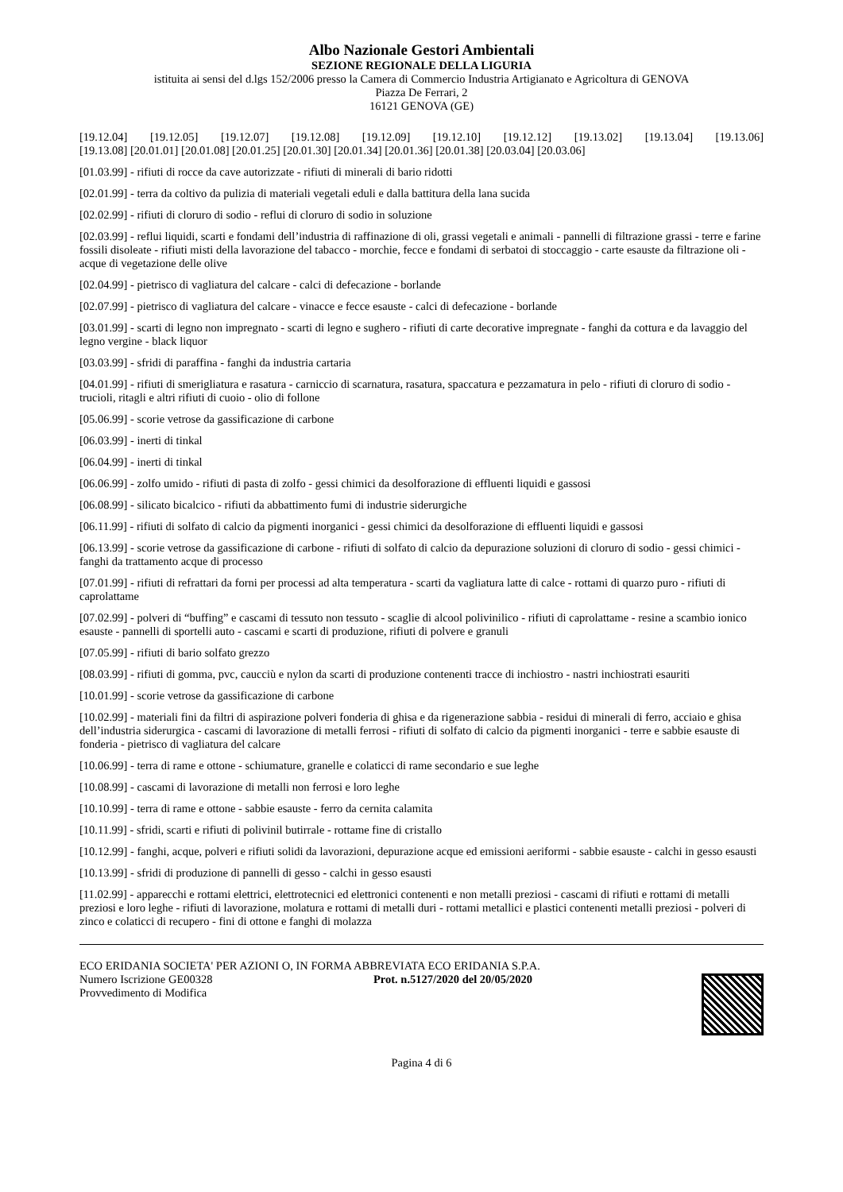Albo Nazionale Gestori Ambientali
SEZIONE REGIONALE DELLA LIGURIA
istituita ai sensi del d.lgs 152/2006 presso la Camera di Commercio Industria Artigianato e Agricoltura di GENOVA
Piazza De Ferrari, 2
16121 GENOVA (GE)
[19.12.04] [19.12.05] [19.12.07] [19.12.08] [19.12.09] [19.12.10] [19.12.12] [19.13.02] [19.13.04] [19.13.06]
[19.13.08] [20.01.01] [20.01.08] [20.01.25] [20.01.30] [20.01.34] [20.01.36] [20.01.38] [20.03.04] [20.03.06]
[01.03.99] - rifiuti di rocce da cave autorizzate - rifiuti di minerali di bario ridotti
[02.01.99] - terra da coltivo da pulizia di materiali vegetali eduli e dalla battitura della lana sucida
[02.02.99] - rifiuti di cloruro di sodio - reflui di cloruro di sodio in soluzione
[02.03.99] - reflui liquidi, scarti e fondami dell’industria di raffinazione di oli, grassi vegetali e animali - pannelli di filtrazione grassi - terre e farine fossili disoleate - rifiuti misti della lavorazione del tabacco - morchie, fecce e fondami di serbatoi di stoccaggio - carte esauste da filtrazione oli - acque di vegetazione delle olive
[02.04.99] - pietrisco di vagliatura del calcare - calci di defecazione - borlande
[02.07.99] - pietrisco di vagliatura del calcare - vinacce e fecce esauste - calci di defecazione - borlande
[03.01.99] - scarti di legno non impregnato - scarti di legno e sughero - rifiuti di carte decorative impregnate - fanghi da cottura e da lavaggio del legno vergine - black liquor
[03.03.99] - sfridi di paraffina - fanghi da industria cartaria
[04.01.99] - rifiuti di smerigliatura e rasatura - carniccio di scarnatura, rasatura, spaccatura e pezzamatura in pelo - rifiuti di cloruro di sodio - trucioli, ritagli e altri rifiuti di cuoio - olio di follone
[05.06.99] - scorie vetrose da gassificazione di carbone
[06.03.99] - inerti di tinkal
[06.04.99] - inerti di tinkal
[06.06.99] - zolfo umido - rifiuti di pasta di zolfo - gessi chimici da desolforazione di effluenti liquidi e gassosi
[06.08.99] - silicato bicalcico - rifiuti da abbattimento fumi di industrie siderurgiche
[06.11.99] - rifiuti di solfato di calcio da pigmenti inorganici - gessi chimici da desolforazione di effluenti liquidi e gassosi
[06.13.99] - scorie vetrose da gassificazione di carbone - rifiuti di solfato di calcio da depurazione soluzioni di cloruro di sodio - gessi chimici - fanghi da trattamento acque di processo
[07.01.99] - rifiuti di refrattari da forni per processi ad alta temperatura - scarti da vagliatura latte di calce - rottami di quarzo puro - rifiuti di caprolattame
[07.02.99] - polveri di “buffing” e cascami di tessuto non tessuto - scaglie di alcool polivinilico - rifiuti di caprolattame - resine a scambio ionico esauste - pannelli di sportelli auto - cascami e scarti di produzione, rifiuti di polvere e granuli
[07.05.99] - rifiuti di bario solfato grezzo
[08.03.99] - rifiuti di gomma, pvc, caucciù e nylon da scarti di produzione contenenti tracce di inchiostro - nastri inchiostrati esauriti
[10.01.99] - scorie vetrose da gassificazione di carbone
[10.02.99] - materiali fini da filtri di aspirazione polveri fonderia di ghisa e da rigenerazione sabbia - residui di minerali di ferro, acciaio e ghisa dell’industria siderurgica - cascami di lavorazione di metalli ferrosi - rifiuti di solfato di calcio da pigmenti inorganici - terre e sabbie esauste di fonderia - pietrisco di vagliatura del calcare
[10.06.99] - terra di rame e ottone - schiumature, granelle e colaticci di rame secondario e sue leghe
[10.08.99] - cascami di lavorazione di metalli non ferrosi e loro leghe
[10.10.99] - terra di rame e ottone - sabbie esauste - ferro da cernita calamita
[10.11.99] - sfridi, scarti e rifiuti di polivinil butirrale - rottame fine di cristallo
[10.12.99] - fanghi, acque, polveri e rifiuti solidi da lavorazioni, depurazione acque ed emissioni aeriformi - sabbie esauste - calchi in gesso esausti
[10.13.99] - sfridi di produzione di pannelli di gesso - calchi in gesso esausti
[11.02.99] - apparecchi e rottami elettrici, elettrotecnici ed elettronici contenenti e non metalli preziosi - cascami di rifiuti e rottami di metalli preziosi e loro leghe - rifiuti di lavorazione, molatura e rottami di metalli duri - rottami metallici e plastici contenenti metalli preziosi - polveri di zinco e colaticci di recupero - fini di ottone e fanghi di molazza
ECO ERIDANIA SOCIETA' PER AZIONI O, IN FORMA ABBREVIATA ECO ERIDANIA S.P.A.
Numero Iscrizione GE00328 Prot. n.5127/2020 del 20/05/2020
Provvedimento di Modifica
Pagina 4 di 6